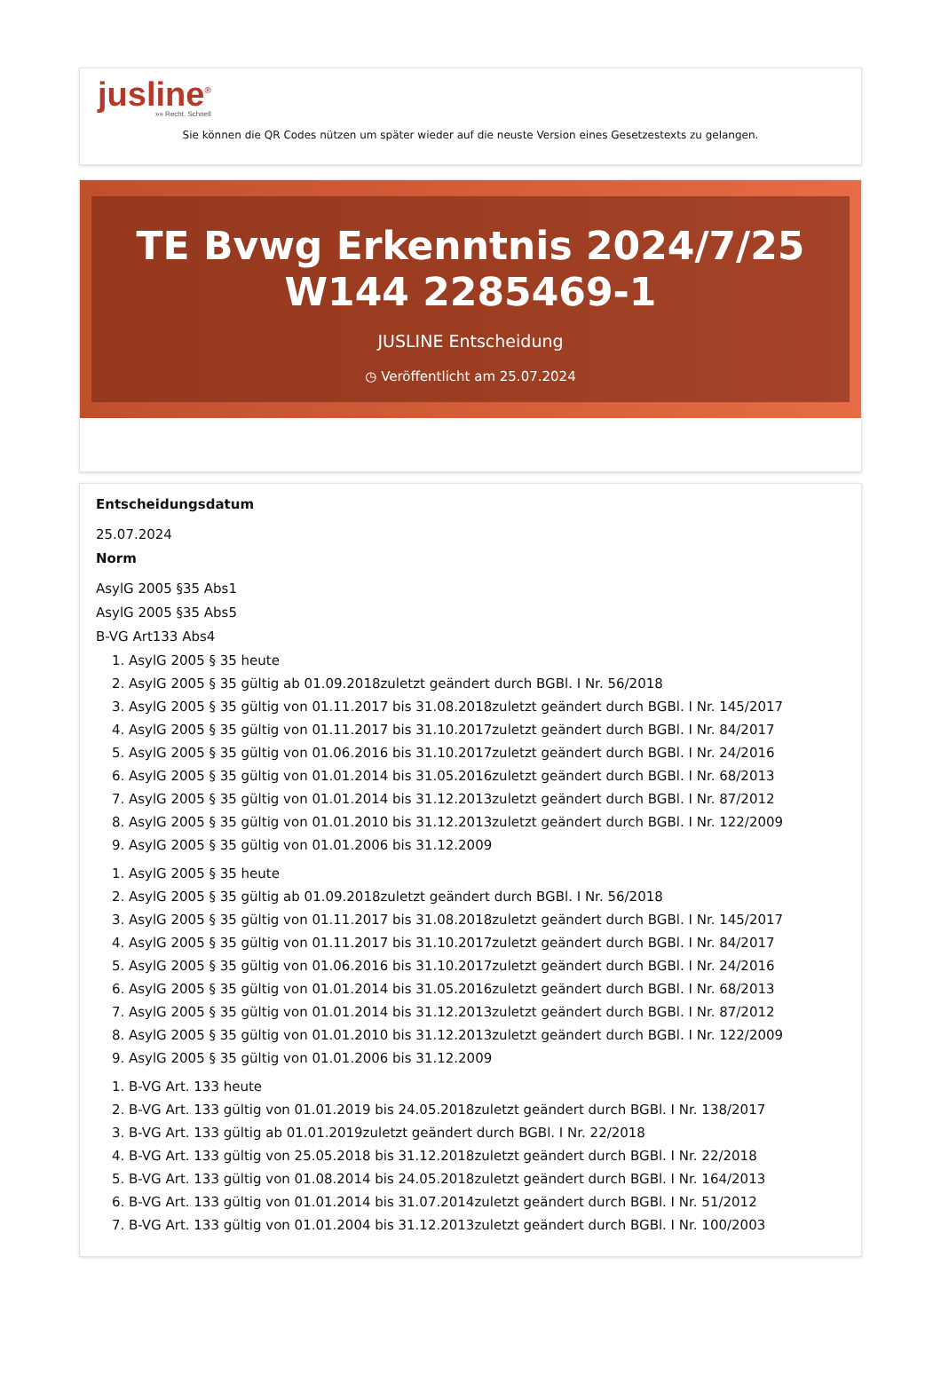jusline<sup>®</sup>
»» Recht. Schnell
Sie können die QR Codes nützen um später wieder auf die neuste Version eines Gesetzestexts zu gelangen.
TE Bvwg Erkenntnis 2024/7/25 W144 2285469-1
JUSLINE Entscheidung
◷ Veröffentlicht am 25.07.2024
Entscheidungsdatum
25.07.2024
Norm
AsylG 2005 §35 Abs1
AsylG 2005 §35 Abs5
B-VG Art133 Abs4
1. AsylG 2005 § 35 heute
2. AsylG 2005 § 35 gültig ab 01.09.2018zuletzt geändert durch BGBl. I Nr. 56/2018
3. AsylG 2005 § 35 gültig von 01.11.2017 bis 31.08.2018zuletzt geändert durch BGBl. I Nr. 145/2017
4. AsylG 2005 § 35 gültig von 01.11.2017 bis 31.10.2017zuletzt geändert durch BGBl. I Nr. 84/2017
5. AsylG 2005 § 35 gültig von 01.06.2016 bis 31.10.2017zuletzt geändert durch BGBl. I Nr. 24/2016
6. AsylG 2005 § 35 gültig von 01.01.2014 bis 31.05.2016zuletzt geändert durch BGBl. I Nr. 68/2013
7. AsylG 2005 § 35 gültig von 01.01.2014 bis 31.12.2013zuletzt geändert durch BGBl. I Nr. 87/2012
8. AsylG 2005 § 35 gültig von 01.01.2010 bis 31.12.2013zuletzt geändert durch BGBl. I Nr. 122/2009
9. AsylG 2005 § 35 gültig von 01.01.2006 bis 31.12.2009
1. AsylG 2005 § 35 heute
2. AsylG 2005 § 35 gültig ab 01.09.2018zuletzt geändert durch BGBl. I Nr. 56/2018
3. AsylG 2005 § 35 gültig von 01.11.2017 bis 31.08.2018zuletzt geändert durch BGBl. I Nr. 145/2017
4. AsylG 2005 § 35 gültig von 01.11.2017 bis 31.10.2017zuletzt geändert durch BGBl. I Nr. 84/2017
5. AsylG 2005 § 35 gültig von 01.06.2016 bis 31.10.2017zuletzt geändert durch BGBl. I Nr. 24/2016
6. AsylG 2005 § 35 gültig von 01.01.2014 bis 31.05.2016zuletzt geändert durch BGBl. I Nr. 68/2013
7. AsylG 2005 § 35 gültig von 01.01.2014 bis 31.12.2013zuletzt geändert durch BGBl. I Nr. 87/2012
8. AsylG 2005 § 35 gültig von 01.01.2010 bis 31.12.2013zuletzt geändert durch BGBl. I Nr. 122/2009
9. AsylG 2005 § 35 gültig von 01.01.2006 bis 31.12.2009
1. B-VG Art. 133 heute
2. B-VG Art. 133 gültig von 01.01.2019 bis 24.05.2018zuletzt geändert durch BGBl. I Nr. 138/2017
3. B-VG Art. 133 gültig ab 01.01.2019zuletzt geändert durch BGBl. I Nr. 22/2018
4. B-VG Art. 133 gültig von 25.05.2018 bis 31.12.2018zuletzt geändert durch BGBl. I Nr. 22/2018
5. B-VG Art. 133 gültig von 01.08.2014 bis 24.05.2018zuletzt geändert durch BGBl. I Nr. 164/2013
6. B-VG Art. 133 gültig von 01.01.2014 bis 31.07.2014zuletzt geändert durch BGBl. I Nr. 51/2012
7. B-VG Art. 133 gültig von 01.01.2004 bis 31.12.2013zuletzt geändert durch BGBl. I Nr. 100/2003